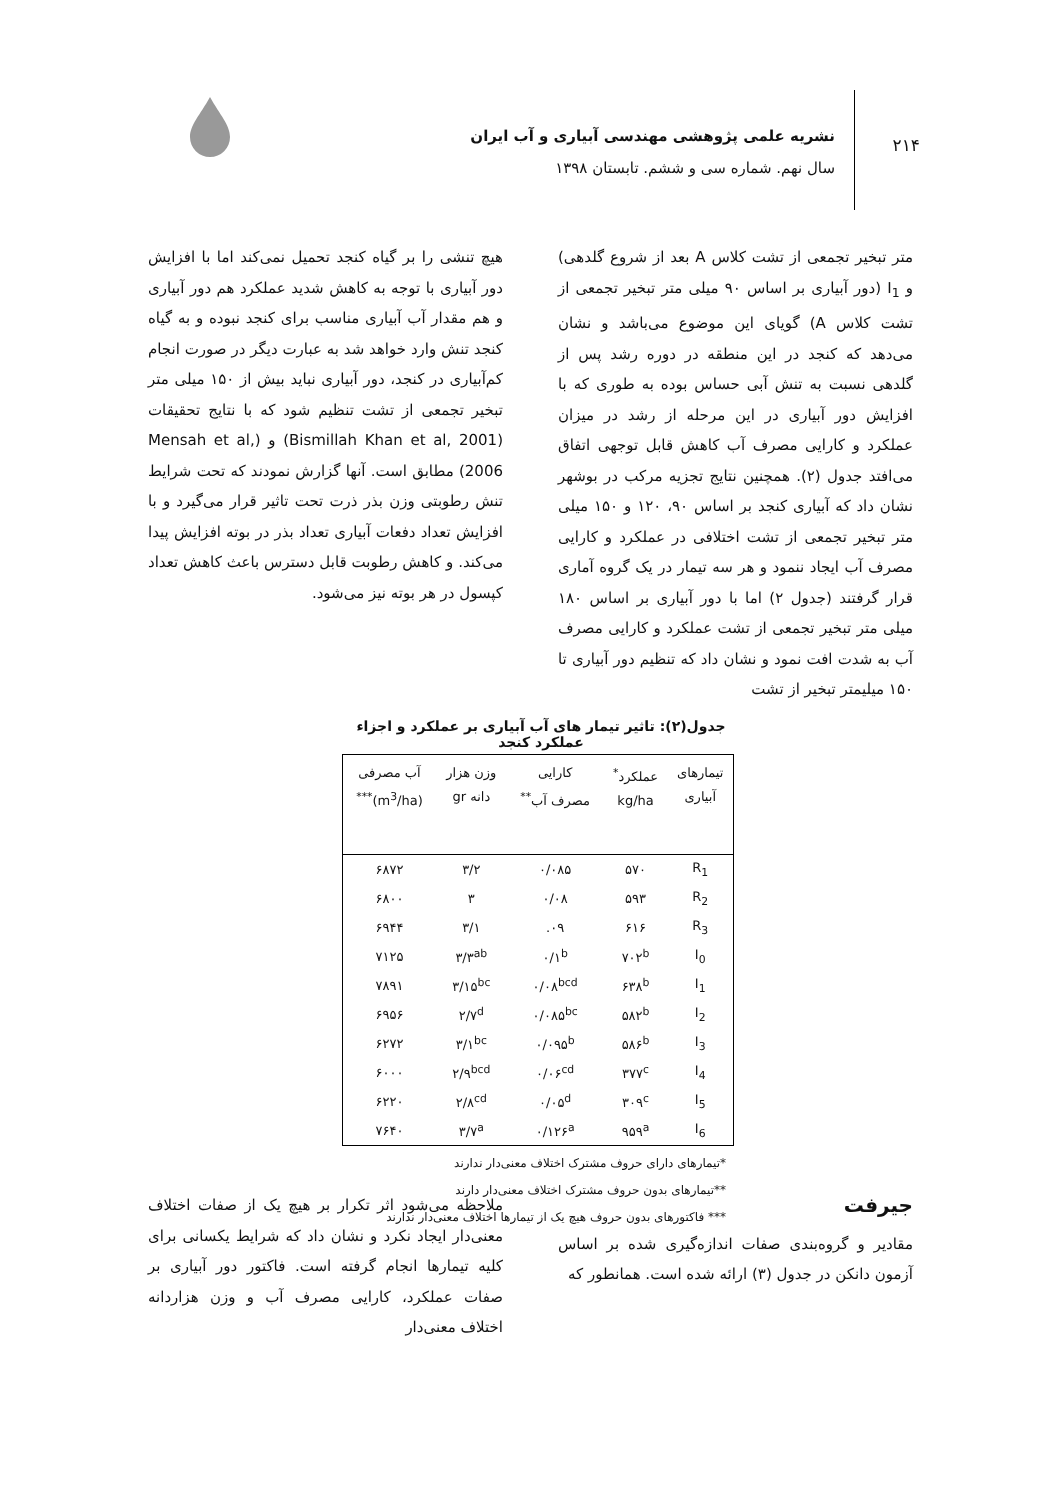۲۱۴
نشریه علمی پژوهشی مهندسی آبیاری و آب ایران
سال نهم. شماره سی و ششم. تابستان ۱۳۹۸
متر تبخیر تجمعی از تشت کلاس A بعد از شروع گلدهی) و I<sub>1</sub> (دور آبیاری بر اساس ۹۰ میلی متر تبخیر تجمعی از تشت کلاس A) گویای این موضوع می‌باشد و نشان می‌دهد که کنجد در این منطقه در دوره رشد پس از گلدهی نسبت به تنش آبی حساس بوده به طوری که با افزایش دور آبیاری در این مرحله از رشد در میزان عملکرد و کارایی مصرف آب کاهش قابل توجهی اتفاق می‌افتد جدول (۲). همچنین نتایج تجزیه مرکب در بوشهر نشان داد که آبیاری کنجد بر اساس ۹۰، ۱۲۰ و ۱۵۰ میلی متر تبخیر تجمعی از تشت اختلافی در عملکرد و کارایی مصرف آب ایجاد ننمود و هر سه تیمار در یک گروه آماری قرار گرفتند (جدول ۲) اما با دور آبیاری بر اساس ۱۸۰ میلی متر تبخیر تجمعی از تشت عملکرد و کارایی مصرف آب به شدت افت نمود و نشان داد که تنظیم دور آبیاری تا ۱۵۰ میلیمتر تبخیر از تشت
هیچ تنشی را بر گیاه کنجد تحمیل نمی‌کند اما با افزایش دور آبیاری با توجه به کاهش شدید عملکرد هم دور آبیاری و هم مقدار آب آبیاری مناسب برای کنجد نبوده و به گیاه کنجد تنش وارد خواهد شد به عبارت دیگر در صورت انجام کم‌آبیاری در کنجد، دور آبیاری نباید بیش از ۱۵۰ میلی متر تبخیر تجمعی از تشت تنظیم شود که با نتایج تحقیقات (Bismillah Khan et al, 2001) و (Mensah et al, 2006) مطابق است. آنها گزارش نمودند که تحت شرایط تنش رطوبتی وزن بذر ذرت تحت تاثیر قرار می‌گیرد و با افزایش تعداد دفعات آبیاری تعداد بذر در بوته افزایش پیدا می‌کند. و کاهش رطوبت قابل دسترس باعث کاهش تعداد کپسول در هر بوته نیز می‌شود.
جدول(۲): تاثیر تیمار های آب آبیاری بر عملکرد و اجزاء عملکرد کنجد
| تیمارهای آبیاری | عملکرد<sup>*</sup> kg/ha | کارایی مصرف آب<sup>**</sup> | وزن هزار دانه gr | آب مصرفی (m<sup>3</sup>/ha)<sup>***</sup> |
| --- | --- | --- | --- | --- |
| R<sub>1</sub> | ۵۷۰ | ۰/۰۸۵ | ۳/۲ | ۶۸۷۲ |
| R<sub>2</sub> | ۵۹۳ | ۰/۰۸ | ۳ | ۶۸۰۰ |
| R<sub>3</sub> | ۶۱۶ | ۰۹. | ۳/۱ | ۶۹۴۴ |
| I<sub>0</sub> | ۷۰۲<sup>b</sup> | ۰/۱<sup>b</sup> | ۳/۳<sup>ab</sup> | ۷۱۲۵ |
| I<sub>1</sub> | ۶۳۸<sup>b</sup> | ۰/۰۸<sup>bcd</sup> | ۳/۱۵<sup>bc</sup> | ۷۸۹۱ |
| I<sub>2</sub> | ۵۸۲<sup>b</sup> | ۰/۰۸۵<sup>bc</sup> | ۲/۷<sup>d</sup> | ۶۹۵۶ |
| I<sub>3</sub> | ۵۸۶<sup>b</sup> | ۰/۰۹۵<sup>b</sup> | ۳/۱<sup>bc</sup> | ۶۲۷۲ |
| I<sub>4</sub> | ۳۷۷<sup>c</sup> | ۰/۰۶<sup>cd</sup> | ۲/۹<sup>bcd</sup> | ۶۰۰۰ |
| I<sub>5</sub> | ۳۰۹<sup>c</sup> | ۰/۰۵<sup>d</sup> | ۲/۸<sup>cd</sup> | ۶۲۲۰ |
| I<sub>6</sub> | ۹۵۹<sup>a</sup> | ۰/۱۲۶<sup>a</sup> | ۳/۷<sup>a</sup> | ۷۶۴۰ |
*تیمارهای دارای حروف مشترک اختلاف معنی‌دار ندارند
**تیمارهای بدون حروف مشترک اختلاف معنی‌دار دارند
*** فاکتورهای بدون حروف هیچ یک از تیمارها اختلاف معنی‌دار ندارند
جیرفت
مقادیر و گروه‌بندی صفات اندازه‌گیری شده بر اساس آزمون دانکن در جدول (۳) ارائه شده است. همانطور که
ملاحظه می‌شود اثر تکرار بر هیچ یک از صفات اختلاف معنی‌دار ایجاد نکرد و نشان داد که شرایط یکسانی برای کلیه تیمارها انجام گرفته است. فاکتور دور آبیاری بر صفات عملکرد، کارایی مصرف آب و وزن هزاردانه اختلاف معنی‌دار